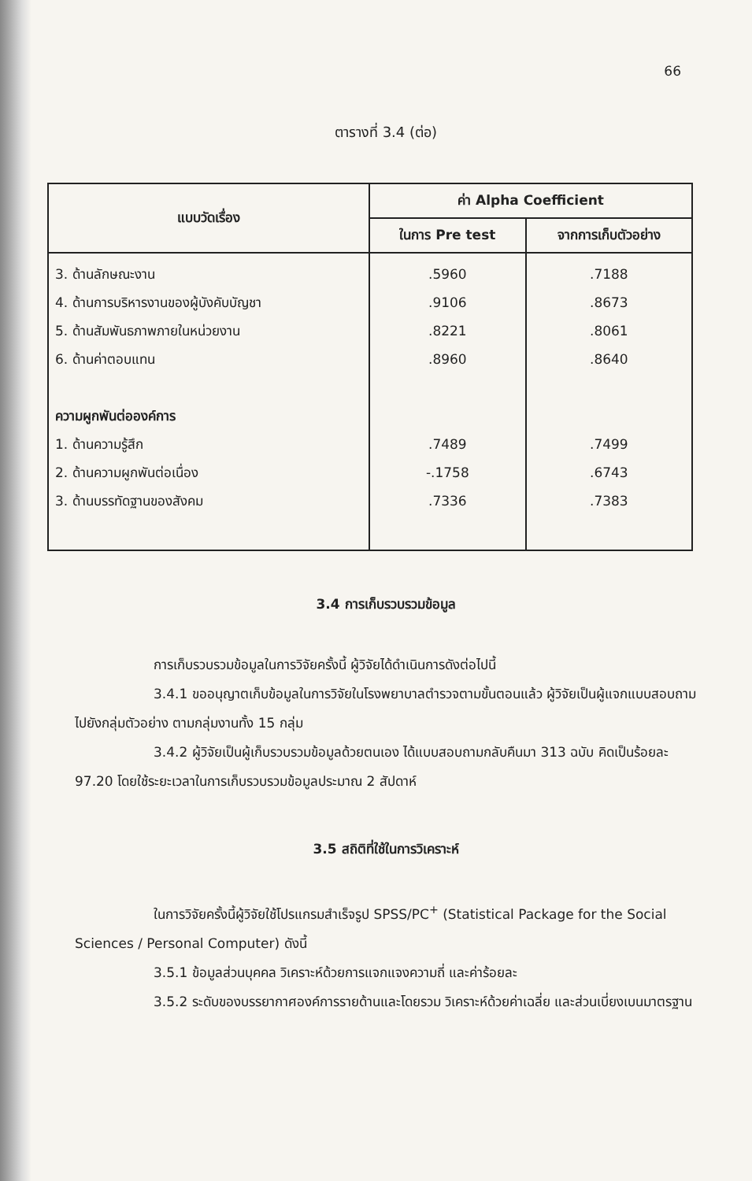66
ตารางที่ 3.4 (ต่อ)
| แบบวัดเรื่อง | ค่า Alpha Coefficient | |
| --- | --- | --- |
| | ในการ Pre test | จากการเก็บตัวอย่าง |
| 3. ด้านลักษณะงาน 4. ด้านการบริหารงานของผู้บังคับบัญชา 5. ด้านสัมพันธภาพภายในหน่วยงาน 6. ด้านค่าตอบแทน ความผูกพันต่อองค์การ 1. ด้านความรู้สึก 2. ด้านความผูกพันต่อเนื่อง 3. ด้านบรรทัดฐานของสังคม | .5960 .9106 .8221 .8960 .7489 -.1758 .7336 | .7188 .8673 .8061 .8640 .7499 .6743 .7383 |
3.4 การเก็บรวบรวมข้อมูล
การเก็บรวบรวมข้อมูลในการวิจัยครั้งนี้ ผู้วิจัยได้ดำเนินการดังต่อไปนี้
3.4.1 ขออนุญาตเก็บข้อมูลในการวิจัยในโรงพยาบาลตำรวจตามขั้นตอนแล้ว ผู้วิจัยเป็นผู้แจกแบบสอบถามไปยังกลุ่มตัวอย่าง ตามกลุ่มงานทั้ง 15 กลุ่ม
3.4.2 ผู้วิจัยเป็นผู้เก็บรวบรวมข้อมูลด้วยตนเอง ได้แบบสอบถามกลับคืนมา 313 ฉบับ คิดเป็นร้อยละ 97.20 โดยใช้ระยะเวลาในการเก็บรวบรวมข้อมูลประมาณ 2 สัปดาห์
3.5 สถิติที่ใช้ในการวิเคราะห์
ในการวิจัยครั้งนี้ผู้วิจัยใช้โปรแกรมสำเร็จรูป SPSS/PC<sup>+</sup> (Statistical Package for the Social Sciences / Personal Computer) ดังนี้
3.5.1 ข้อมูลส่วนบุคคล วิเคราะห์ด้วยการแจกแจงความถี่ และค่าร้อยละ
3.5.2 ระดับของบรรยากาศองค์การรายด้านและโดยรวม วิเคราะห์ด้วยค่าเฉลี่ย และส่วนเบี่ยงเบนมาตรฐาน